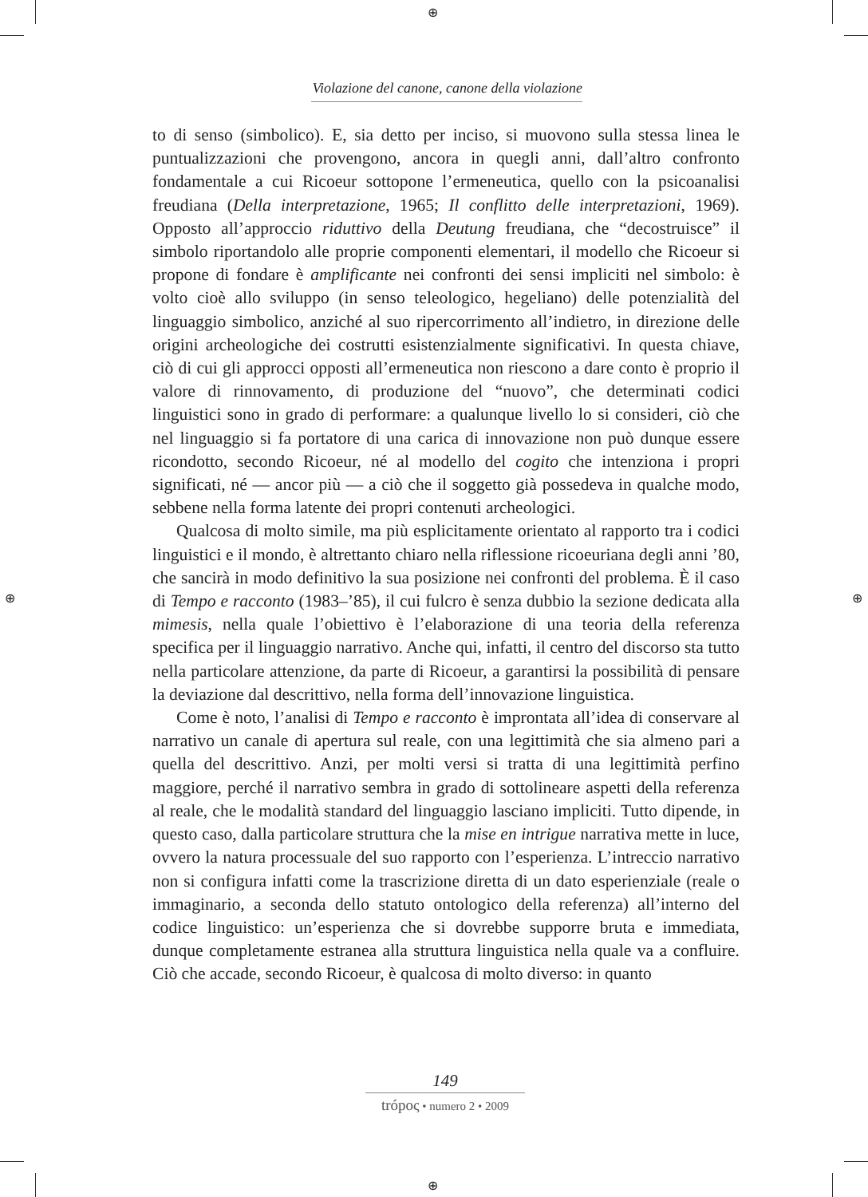⊕
⊕
⊕ ⊕
Violazione del canone, canone della violazione
to di senso (simbolico). E, sia detto per inciso, si muovono sulla stessa linea le puntualizzazioni che provengono, ancora in quegli anni, dall’altro confronto fondamentale a cui Ricoeur sottopone l’ermeneutica, quello con la psicoanalisi freudiana (Della interpretazione, 1965; Il conflitto delle interpretazioni, 1969). Opposto all’approccio riduttivo della Deutung freudiana, che “decostruisce” il simbolo riportandolo alle proprie componenti elementari, il modello che Ricoeur si propone di fondare è amplificante nei confronti dei sensi impliciti nel simbolo: è volto cioè allo sviluppo (in senso teleologico, hegeliano) delle potenzialità del linguaggio simbolico, anziché al suo ripercorrimento all’indietro, in direzione delle origini archeologiche dei costrutti esistenzialmente significativi. In questa chiave, ciò di cui gli approcci opposti all’ermeneutica non riescono a dare conto è proprio il valore di rinnovamento, di produzione del “nuovo”, che determinati codici linguistici sono in grado di performare: a qualunque livello lo si consideri, ciò che nel linguaggio si fa portatore di una carica di innovazione non può dunque essere ricondotto, secondo Ricoeur, né al modello del cogito che intenziona i propri significati, né — ancor più — a ciò che il soggetto già possedeva in qualche modo, sebbene nella forma latente dei propri contenuti archeologici.
Qualcosa di molto simile, ma più esplicitamente orientato al rapporto tra i codici linguistici e il mondo, è altrettanto chiaro nella riflessione ricoeuriana degli anni ’80, che sancirà in modo definitivo la sua posizione nei confronti del problema. È il caso di Tempo e racconto (1983–’85), il cui fulcro è senza dubbio la sezione dedicata alla mimesis, nella quale l’obiettivo è l’elaborazione di una teoria della referenza specifica per il linguaggio narrativo. Anche qui, infatti, il centro del discorso sta tutto nella particolare attenzione, da parte di Ricoeur, a garantirsi la possibilità di pensare la deviazione dal descrittivo, nella forma dell’innovazione linguistica.
Come è noto, l’analisi di Tempo e racconto è improntata all’idea di conservare al narrativo un canale di apertura sul reale, con una legittimità che sia almeno pari a quella del descrittivo. Anzi, per molti versi si tratta di una legittimità perfino maggiore, perché il narrativo sembra in grado di sottolineare aspetti della referenza al reale, che le modalità standard del linguaggio lasciano impliciti. Tutto dipende, in questo caso, dalla particolare struttura che la mise en intrigue narrativa mette in luce, ovvero la natura processuale del suo rapporto con l’esperienza. L’intreccio narrativo non si configura infatti come la trascrizione diretta di un dato esperienziale (reale o immaginario, a seconda dello statuto ontologico della referenza) all’interno del codice linguistico: un’esperienza che si dovrebbe supporre bruta e immediata, dunque completamente estranea alla struttura linguistica nella quale va a confluire. Ciò che accade, secondo Ricoeur, è qualcosa di molto diverso: in quanto
149
trópoς • numero 2 • 2009